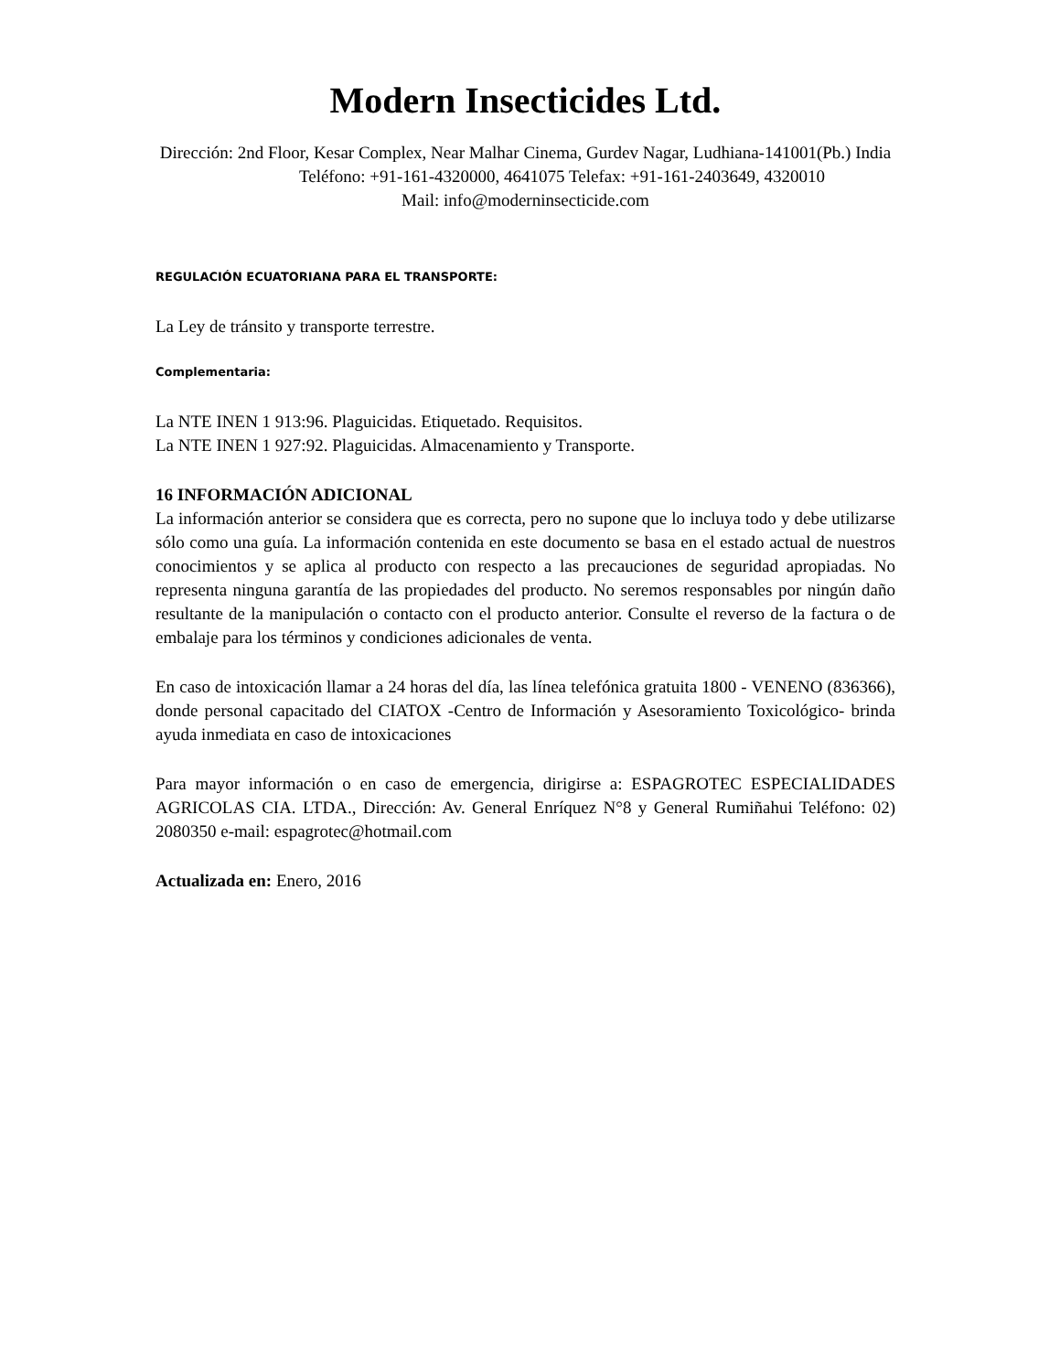Modern Insecticides Ltd.
Dirección: 2nd Floor, Kesar Complex, Near Malhar Cinema, Gurdev Nagar, Ludhiana-141001(Pb.) India
Teléfono: +91-161-4320000, 4641075 Telefax: +91-161-2403649, 4320010
Mail: info@moderninsecticide.com
REGULACIÓN ECUATORIANA PARA EL TRANSPORTE:
La Ley de tránsito y transporte terrestre.
Complementaria:
La NTE INEN 1 913:96. Plaguicidas. Etiquetado. Requisitos.
La NTE INEN 1 927:92. Plaguicidas. Almacenamiento y Transporte.
16 INFORMACIÓN ADICIONAL
La información anterior se considera que es correcta, pero no supone que lo incluya todo y debe utilizarse sólo como una guía. La información contenida en este documento se basa en el estado actual de nuestros conocimientos y se aplica al producto con respecto a las precauciones de seguridad apropiadas. No representa ninguna garantía de las propiedades del producto. No seremos responsables por ningún daño resultante de la manipulación o contacto con el producto anterior. Consulte el reverso de la factura o de embalaje para los términos y condiciones adicionales de venta.
En caso de intoxicación llamar a 24 horas del día, las línea telefónica gratuita 1800 - VENENO (836366), donde personal capacitado del CIATOX -Centro de Información y Asesoramiento Toxicológico- brinda ayuda inmediata en caso de intoxicaciones
Para mayor información o en caso de emergencia, dirigirse a: ESPAGROTEC ESPECIALIDADES AGRICOLAS CIA. LTDA., Dirección: Av. General Enríquez N°8 y General Rumiñahui Teléfono: 02) 2080350 e-mail: espagrotec@hotmail.com
Actualizada en: Enero, 2016